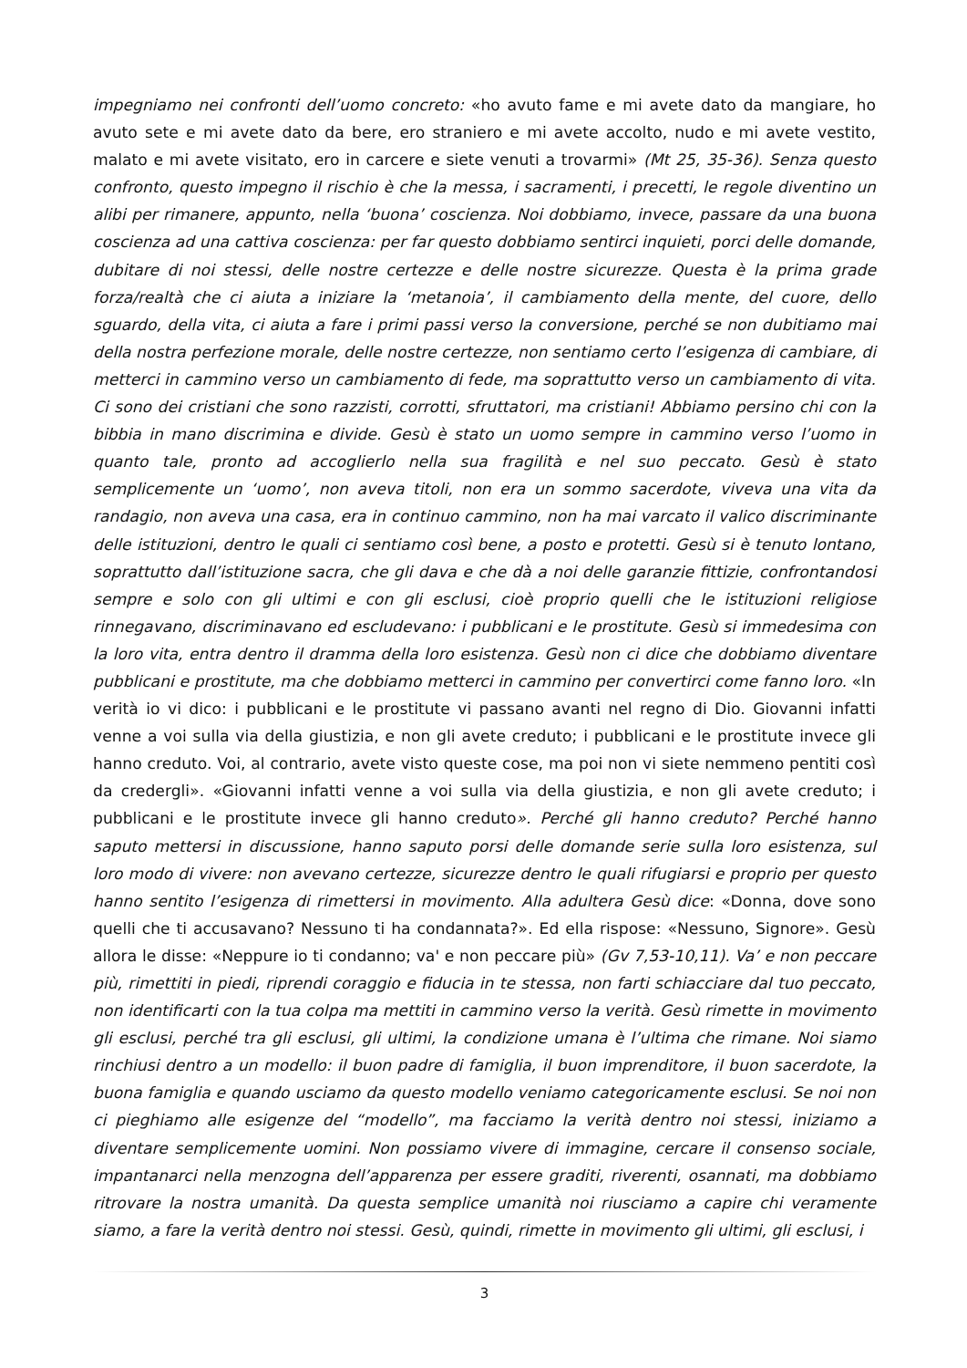impegniamo nei confronti dell’uomo concreto: «ho avuto fame e mi avete dato da mangiare, ho avuto sete e mi avete dato da bere, ero straniero e mi avete accolto, nudo e mi avete vestito, malato e mi avete visitato, ero in carcere e siete venuti a trovarmi» (Mt 25, 35-36). Senza questo confronto, questo impegno il rischio è che la messa, i sacramenti, i precetti, le regole diventino un alibi per rimanere, appunto, nella ‘buona’ coscienza. Noi dobbiamo, invece, passare da una buona coscienza ad una cattiva coscienza: per far questo dobbiamo sentirci inquieti, porci delle domande, dubitare di noi stessi, delle nostre certezze e delle nostre sicurezze. Questa è la prima grade forza/realtà che ci aiuta a iniziare la ‘metanoia’, il cambiamento della mente, del cuore, dello sguardo, della vita, ci aiuta a fare i primi passi verso la conversione, perché se non dubitiamo mai della nostra perfezione morale, delle nostre certezze, non sentiamo certo l’esigenza di cambiare, di metterci in cammino verso un cambiamento di fede, ma soprattutto verso un cambiamento di vita. Ci sono dei cristiani che sono razzisti, corrotti, sfruttatori, ma cristiani! Abbiamo persino chi con la bibbia in mano discrimina e divide. Gesù è stato un uomo sempre in cammino verso l’uomo in quanto tale, pronto ad accoglierlo nella sua fragilità e nel suo peccato. Gesù è stato semplicemente un ‘uomo’, non aveva titoli, non era un sommo sacerdote, viveva una vita da randagio, non aveva una casa, era in continuo cammino, non ha mai varcato il valico discriminante delle istituzioni, dentro le quali ci sentiamo così bene, a posto e protetti. Gesù si è tenuto lontano, soprattutto dall’istituzione sacra, che gli dava e che dà a noi delle garanzie fittizie, confrontandosi sempre e solo con gli ultimi e con gli esclusi, cioè proprio quelli che le istituzioni religiose rinnegavano, discriminavano ed escludevano: i pubblicani e le prostitute. Gesù si immedesima con la loro vita, entra dentro il dramma della loro esistenza. Gesù non ci dice che dobbiamo diventare pubblicani e prostitute, ma che dobbiamo metterci in cammino per convertirci come fanno loro. «In verità io vi dico: i pubblicani e le prostitute vi passano avanti nel regno di Dio. Giovanni infatti venne a voi sulla via della giustizia, e non gli avete creduto; i pubblicani e le prostitute invece gli hanno creduto. Voi, al contrario, avete visto queste cose, ma poi non vi siete nemmeno pentiti così da credergli». «Giovanni infatti venne a voi sulla via della giustizia, e non gli avete creduto; i pubblicani e le prostitute invece gli hanno creduto». Perché gli hanno creduto? Perché hanno saputo mettersi in discussione, hanno saputo porsi delle domande serie sulla loro esistenza, sul loro modo di vivere: non avevano certezze, sicurezze dentro le quali rifugiarsi e proprio per questo hanno sentito l’esigenza di rimettersi in movimento. Alla adultera Gesù dice: «Donna, dove sono quelli che ti accusavano? Nessuno ti ha condannata?». Ed ella rispose: «Nessuno, Signore». Gesù allora le disse: «Neppure io ti condanno; va' e non peccare più» (Gv 7,53-10,11). Va’ e non peccare più, rimettiti in piedi, riprendi coraggio e fiducia in te stessa, non farti schiacciare dal tuo peccato, non identificarti con la tua colpa ma mettiti in cammino verso la verità. Gesù rimette in movimento gli esclusi, perché tra gli esclusi, gli ultimi, la condizione umana è l’ultima che rimane. Noi siamo rinchiusi dentro a un modello: il buon padre di famiglia, il buon imprenditore, il buon sacerdote, la buona famiglia e quando usciamo da questo modello veniamo categoricamente esclusi. Se noi non ci pieghiamo alle esigenze del “modello”, ma facciamo la verità dentro noi stessi, iniziamo a diventare semplicemente uomini. Non possiamo vivere di immagine, cercare il consenso sociale, impantanarci nella menzogna dell’apparenza per essere graditi, riverenti, osannati, ma dobbiamo ritrovare la nostra umanità. Da questa semplice umanità noi riusciamo a capire chi veramente siamo, a fare la verità dentro noi stessi. Gesù, quindi, rimette in movimento gli ultimi, gli esclusi, i
3